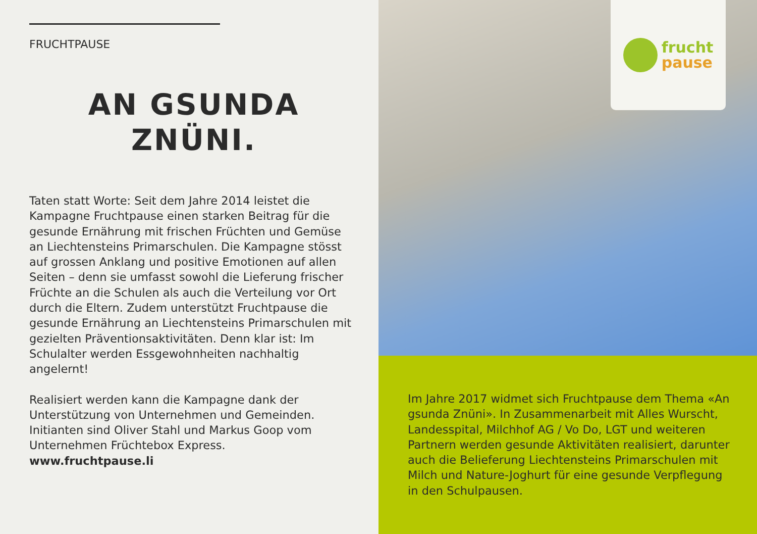FRUCHTPAUSE
AN GSUNDA
ZNÜNI.
Taten statt Worte: Seit dem Jahre 2014 leistet die Kampagne Fruchtpause einen starken Beitrag für die gesunde Ernährung mit frischen Früchten und Gemüse an Liechtensteins Primarschulen. Die Kampagne stösst auf grossen Anklang und positive Emotionen auf allen Seiten – denn sie umfasst sowohl die Lieferung frischer Früchte an die Schulen als auch die Verteilung vor Ort durch die Eltern. Zudem unterstützt Fruchtpause die gesunde Ernährung an Liechtensteins Primarschulen mit gezielten Präventionsaktivitäten. Denn klar ist: Im Schulalter werden Essgewohnheiten nachhaltig angelernt!
Realisiert werden kann die Kampagne dank der Unterstützung von Unternehmen und Gemeinden. Initianten sind Oliver Stahl und Markus Goop vom Unternehmen Früchtebox Express.
www.fruchtpause.li
frucht
pause
Im Jahre 2017 widmet sich Fruchtpause dem Thema «An gsunda Znüni». In Zusammenarbeit mit Alles Wurscht, Landesspital, Milchhof AG / Vo Do, LGT und weiteren Partnern werden gesunde Aktivitäten realisiert, darunter auch die Belieferung Liechtensteins Primarschulen mit Milch und Nature-Joghurt für eine gesunde Verpflegung in den Schulpausen.